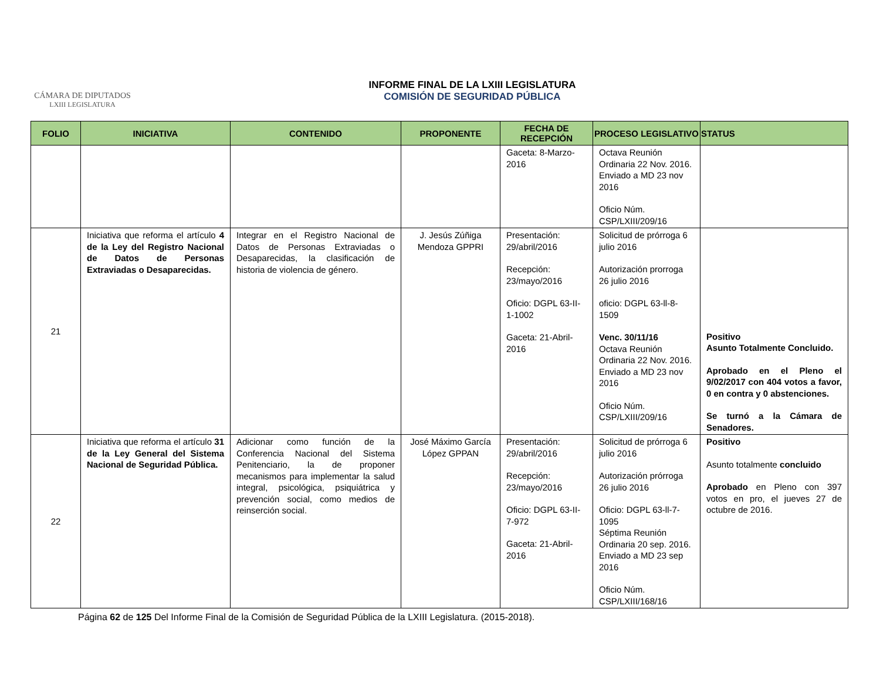CÁMARA DE DIPUTADOS
LXIII LEGISLATURA
INFORME FINAL DE LA LXIII LEGISLATURA
COMISIÓN DE SEGURIDAD PÚBLICA
| FOLIO | INICIATIVA | CONTENIDO | PROPONENTE | FECHA DE RECEPCIÓN | PROCESO LEGISLATIVO | STATUS |
| --- | --- | --- | --- | --- | --- | --- |
| | | | | Gaceta: 8-Marzo-2016 | Octava Reunión Ordinaria 22 Nov. 2016. Enviado a MD 23 nov 2016 Oficio Núm. CSP/LXIII/209/16 | |
| 21 | Iniciativa que reforma el artículo 4 de la Ley del Registro Nacional de Datos de Personas Extraviadas o Desaparecidas. | Integrar en el Registro Nacional de Datos de Personas Extraviadas o Desaparecidas, la clasificación de historia de violencia de género. | J. Jesús Zúñiga Mendoza GPPRI | Presentación: 29/abril/2016 Recepción: 23/mayo/2016 Oficio: DGPL 63-II-1-1002 Gaceta: 21-Abril-2016 | Solicitud de prórroga 6 julio 2016 Autorización prorroga 26 julio 2016 oficio: DGPL 63-ll-8-1509 Venc. 30/11/16 Octava Reunión Ordinaria 22 Nov. 2016. Enviado a MD 23 nov 2016 Oficio Núm. CSP/LXIII/209/16 | Positivo Asunto Totalmente Concluido. Aprobado en el Pleno el 9/02/2017 con 404 votos a favor, 0 en contra y 0 abstenciones. Se turnó a la Cámara de Senadores. |
| 22 | Iniciativa que reforma el artículo 31 de la Ley General del Sistema Nacional de Seguridad Pública. | Adicionar como función de la Conferencia Nacional del Sistema Penitenciario, la de proponer mecanismos para implementar la salud integral, psicológica, psiquiátrica y prevención social, como medios de reinserción social. | José Máximo García López GPPAN | Presentación: 29/abril/2016 Recepción: 23/mayo/2016 Oficio: DGPL 63-II-7-972 Gaceta: 21-Abril-2016 | Solicitud de prórroga 6 julio 2016 Autorización prórroga 26 julio 2016 Oficio: DGPL 63-ll-7-1095 Séptima Reunión Ordinaria 20 sep. 2016. Enviado a MD 23 sep 2016 Oficio Núm. CSP/LXIII/168/16 | Positivo Asunto totalmente concluido Aprobado en Pleno con 397 votos en pro, el jueves 27 de octubre de 2016. |
Página 62 de 125 Del Informe Final de la Comisión de Seguridad Pública de la LXIII Legislatura. (2015-2018).